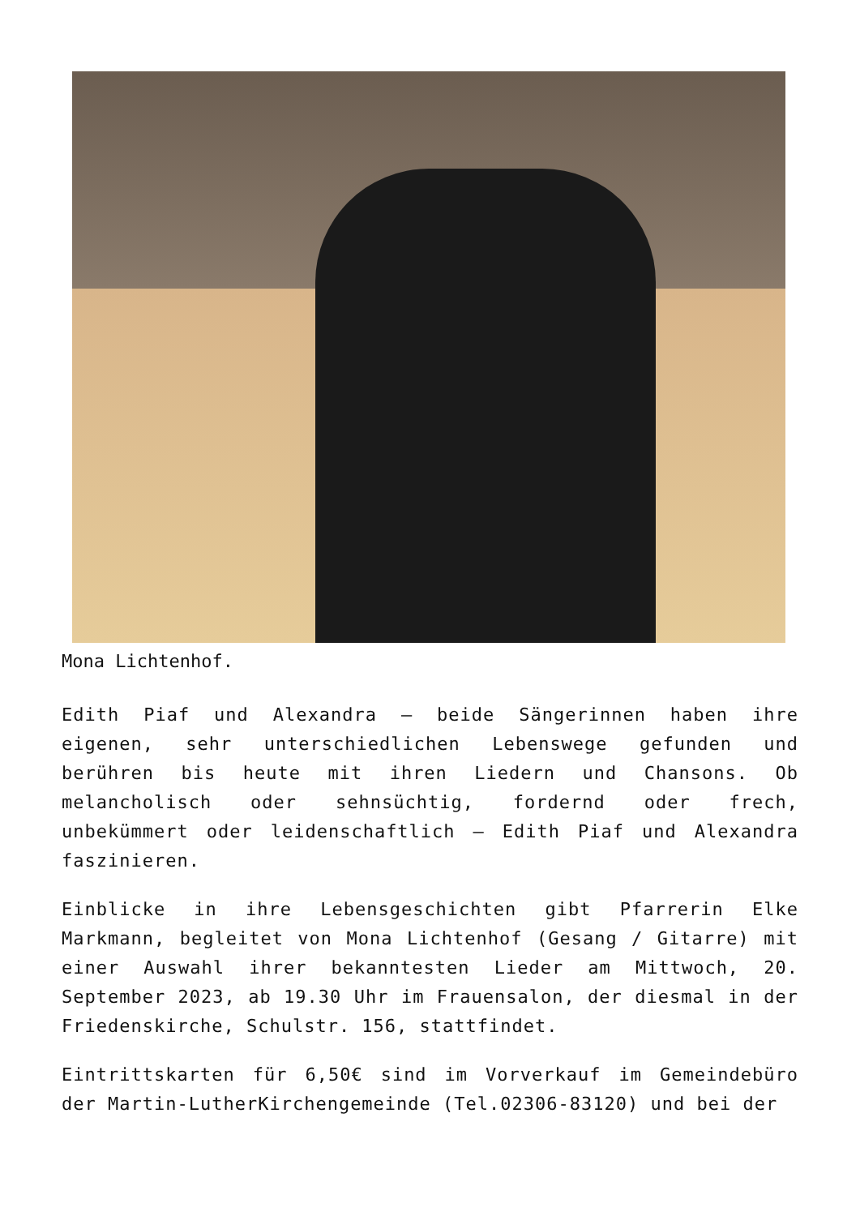Mona Lichtenhof.
Edith Piaf und Alexandra – beide Sängerinnen haben ihre eigenen, sehr unterschiedlichen Lebenswege gefunden und berühren bis heute mit ihren Liedern und Chansons. Ob melancholisch oder sehnsüchtig, fordernd oder frech, unbekümmert oder leidenschaftlich – Edith Piaf und Alexandra faszinieren.
Einblicke in ihre Lebensgeschichten gibt Pfarrerin Elke Markmann, begleitet von Mona Lichtenhof (Gesang / Gitarre) mit einer Auswahl ihrer bekanntesten Lieder am Mittwoch, 20. September 2023, ab 19.30 Uhr im Frauensalon, der diesmal in der Friedenskirche, Schulstr. 156, stattfindet.
Eintrittskarten für 6,50€ sind im Vorverkauf im Gemeindebüro der Martin-LutherKirchengemeinde (Tel.02306-83120) und bei der